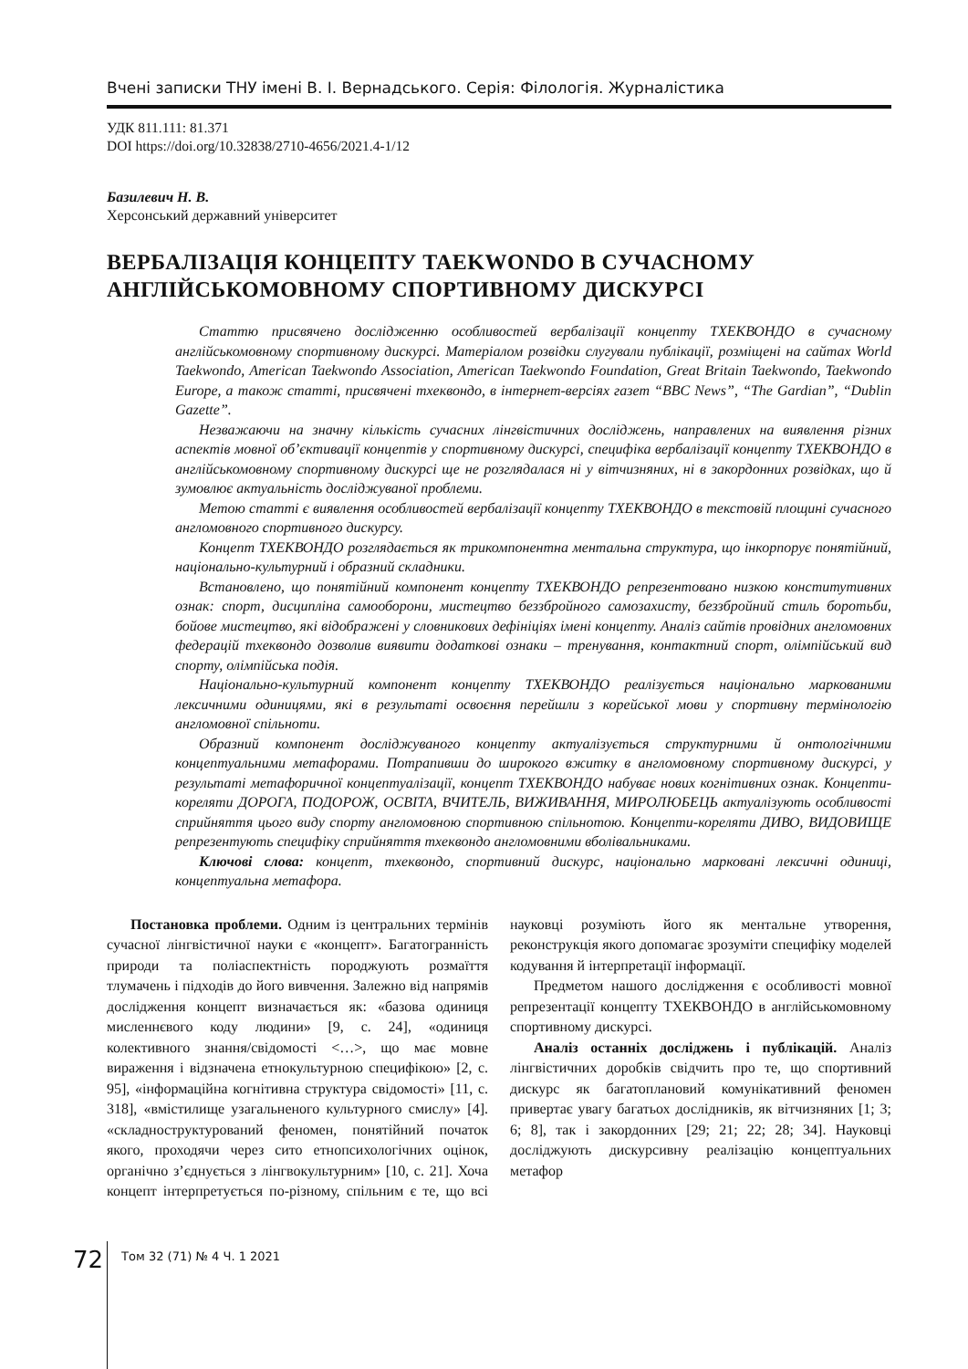Вчені записки ТНУ імені В. І. Вернадського. Серія: Філологія. Журналістика
УДК 811.111: 81.371
DOI https://doi.org/10.32838/2710-4656/2021.4-1/12
Базилевич Н. В.
Херсонський державний університет
ВЕРБАЛІЗАЦІЯ КОНЦЕПТУ TAEKWONDO В СУЧАСНОМУ АНГЛІЙСЬКОМОВНОМУ СПОРТИВНОМУ ДИСКУРСІ
Статтю присвячено дослідженню особливостей вербалізації концепту ТХЕКВОНДО в сучасному англійськомовному спортивному дискурсі. Матеріалом розвідки слугували публікації, розміщені на сайтах World Taekwondo, American Taekwondo Association, American Taekwondo Foundation, Great Britain Taekwondo, Taekwondo Europe, а також статті, присвячені тхеквондо, в інтернет-версіях газет “BBC News”, “The Gardian”, “Dublin Gazette”.
Незважаючи на значну кількість сучасних лінгвістичних досліджень, направлених на виявлення різних аспектів мовної об’єктивації концептів у спортивному дискурсі, специфіка вербалізації концепту ТХЕКВОНДО в англійськомовному спортивному дискурсі ще не розглядалася ні у вітчизняних, ні в закордонних розвідках, що й зумовлює актуальність досліджуваної проблеми.
Метою статті є виявлення особливостей вербалізації концепту ТХЕКВОНДО в текстовій площині сучасного англомовного спортивного дискурсу.
Концепт ТХЕКВОНДО розглядається як трикомпонентна ментальна структура, що інкорпорує понятійний, національно-культурний і образний складники.
Встановлено, що понятійний компонент концепту ТХЕКВОНДО репрезентовано низкою конститутивних ознак: спорт, дисципліна самооборони, мистецтво беззбройного самозахисту, беззбройний стиль боротьби, бойове мистецтво, які відображені у словникових дефініціях імені концепту. Аналіз сайтів провідних англомовних федерацій тхеквондо дозволив виявити додаткові ознаки – тренування, контактний спорт, олімпійський вид спорту, олімпійська подія.
Національно-культурний компонент концепту ТХЕКВОНДО реалізується національно маркованими лексичними одиницями, які в результаті освоєння перейшли з корейської мови у спортивну термінологію англомовної спільноти.
Образний компонент досліджуваного концепту актуалізується структурними й онтологічними концептуальними метафорами. Потрапивши до широкого вжитку в англомовному спортивному дискурсі, у результаті метафоричної концептуалізації, концепт ТХЕКВОНДО набуває нових когнітивних ознак. Концепти-кореляти ДОРОГА, ПОДОРОЖ, ОСВІТА, ВЧИТЕЛЬ, ВИЖИВАННЯ, МИРОЛЮБЕЦЬ актуалізують особливості сприйняття цього виду спорту англомовною спортивною спільнотою. Концепти-кореляти ДИВО, ВИДОВИЩЕ репрезентують специфіку сприйняття тхеквондо англомовними вболівальниками.
Ключові слова: концепт, тхеквондо, спортивний дискурс, національно марковані лексичні одиниці, концептуальна метафора.
Постановка проблеми. Одним із центральних термінів сучасної лінгвістичної науки є «концепт». Багатогранність природи та поліаспектність породжують розмаїття тлумачень і підходів до його вивчення. Залежно від напрямів дослідження концепт визначається як: «базова одиниця мисленнєвого коду людини» [9, с. 24], «одиниця колективного знання/свідомості <…>, що має мовне вираження і відзначена етнокультурною специфікою» [2, с. 95], «інформаційна когнітивна структура свідомості» [11, с. 318], «вмістилище узагальненого культурного смислу» [4]. «складноструктурований феномен, понятійний початок якого, проходячи через сито етнопсихологічних оцінок, органічно з’єднується з лінгвокультурним» [10, с. 21]. Хоча концепт інтерпретується по-різному, спільним є те, що всі науковці розуміють його як ментальне утворення, реконструкція якого допомагає зрозуміти специфіку моделей кодування й інтерпретації інформації.
Предметом нашого дослідження є особливості мовної репрезентації концепту ТХЕКВОНДО в англійськомовному спортивному дискурсі.
Аналіз останніх досліджень і публікацій. Аналіз лінгвістичних доробків свідчить про те, що спортивний дискурс як багатоплановий комунікативний феномен привертає увагу багатьох дослідників, як вітчизняних [1; 3; 6; 8], так і закордонних [29; 21; 22; 28; 34]. Науковці досліджують дискурсивну реалізацію концептуальних метафор
72 Том 32 (71) № 4 Ч. 1 2021